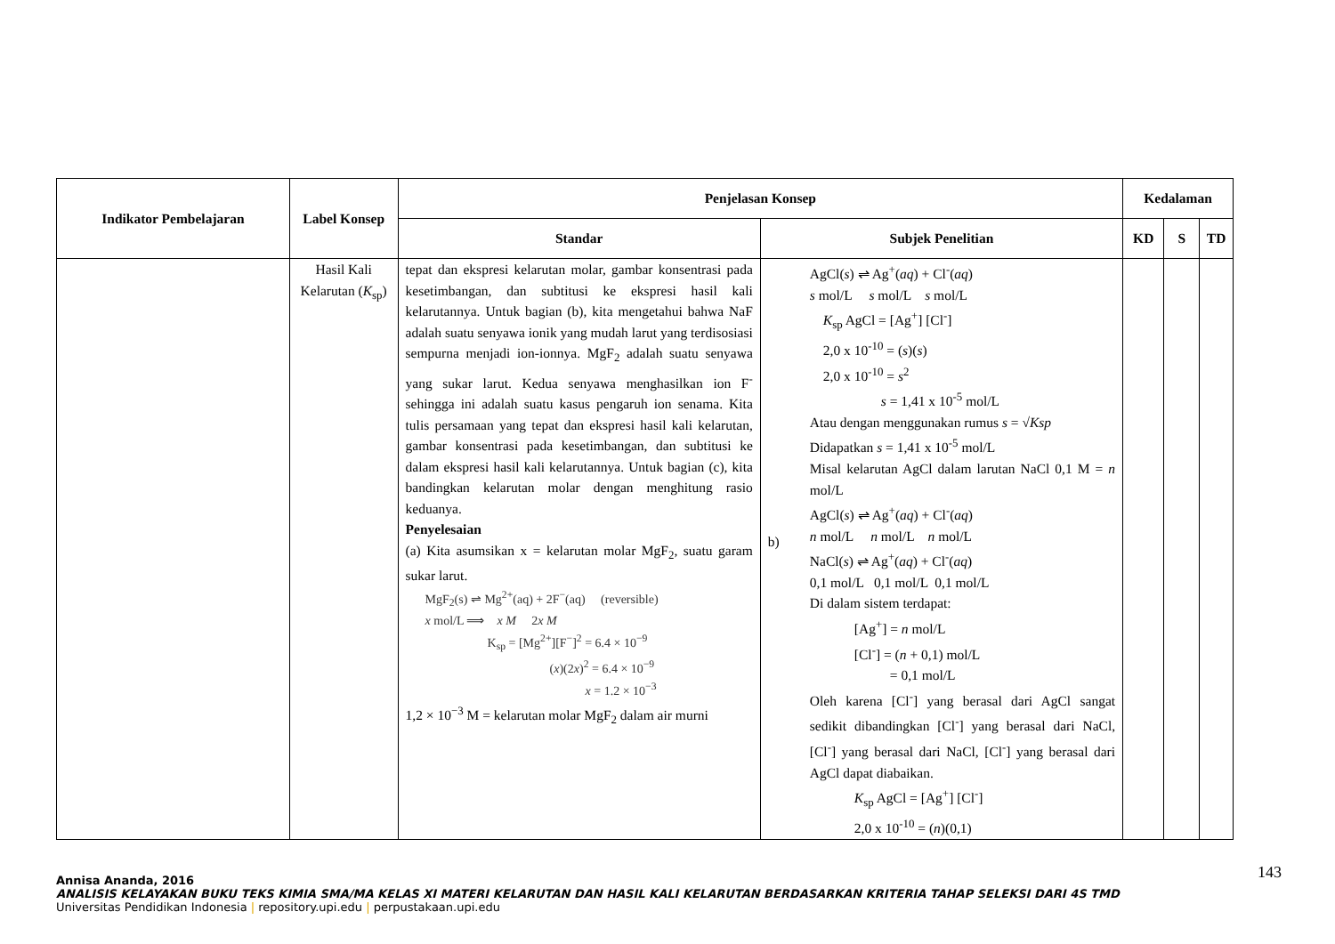| Indikator Pembelajaran | Label Konsep | Penjelasan Konsep | | Kedalaman | | |
| --- | --- | --- | --- | --- | --- | --- |
| | | Standar | Subjek Penelitian | KD | S | TD |
| | Hasil Kali Kelarutan ( K<sub>sp</sub>) | tepat dan ekspresi kelarutan molar, gambar konsentrasi pada kesetimbangan, dan subtitusi ke ekspresi hasil kali kelarutannya. Untuk bagian (b), kita mengetahui bahwa NaF adalah suatu senyawa ionik yang mudah larut yang terdisosiasi sempurna menjadi ion-ionnya. MgF<sub>2</sub> adalah suatu senyawa yang sukar larut. Kedua senyawa menghasilkan ion F<sup>-</sup> sehingga ini adalah suatu kasus pengaruh ion senama. Kita tulis persamaan yang tepat dan ekspresi hasil kali kelarutan, gambar konsentrasi pada kesetimbangan, dan subtitusi ke dalam ekspresi hasil kali kelarutannya. Untuk bagian (c), kita bandingkan kelarutan molar dengan menghitung rasio keduanya. Penyelesaian (a) Kita asumsikan x = kelarutan molar MgF<sub>2</sub>, suatu garam sukar larut. MgF<sub>2</sub>(s) ⇌ Mg<sup>2+</sup>(aq) + 2F<sup>−</sup>(aq) (reversible) x mol/L ⟹ x M 2 x M K<sub>sp</sub> = [Mg<sup>2+</sup>][F<sup>−</sup>]<sup>2</sup> = 6.4 × 10<sup>−9</sup> ( x )(2 x )<sup>2</sup> = 6.4 × 10<sup>−9</sup> x = 1.2 × 10<sup>−3</sup> 1,2 × 10<sup>−3</sup> M = kelarutan molar MgF<sub>2</sub> dalam air murni | b) AgCl( s ) ⇌ Ag<sup>+</sup>( aq ) + Cl<sup>-</sup>( aq ) s mol/L s mol/L s mol/L K<sub>sp</sub> AgCl = [Ag<sup>+</sup>] [Cl<sup>-</sup>] 2,0 x 10<sup>-10</sup> = ( s )( s ) 2,0 x 10<sup>-10</sup> = s<sup>2</sup> s = 1,41 x 10<sup>-5</sup> mol/L Atau dengan menggunakan rumus s = √ Ksp Didapatkan s = 1,41 x 10<sup>-5</sup> mol/L Misal kelarutan AgCl dalam larutan NaCl 0,1 M = n mol/L AgCl( s ) ⇌ Ag<sup>+</sup>( aq ) + Cl<sup>-</sup>( aq ) n mol/L n mol/L n mol/L NaCl( s ) ⇌ Ag<sup>+</sup>( aq ) + Cl<sup>-</sup>( aq ) 0,1 mol/L 0,1 mol/L 0,1 mol/L Di dalam sistem terdapat: [Ag<sup>+</sup>] = n mol/L [Cl<sup>-</sup>] = ( n + 0,1) mol/L = 0,1 mol/L Oleh karena [Cl<sup>-</sup>] yang berasal dari AgCl sangat sedikit dibandingkan [Cl<sup>-</sup>] yang berasal dari NaCl, [Cl<sup>-</sup>] yang berasal dari NaCl, [Cl<sup>-</sup>] yang berasal dari AgCl dapat diabaikan. K<sub>sp</sub> AgCl = [Ag<sup>+</sup>] [Cl<sup>-</sup>] 2,0 x 10<sup>-10</sup> = ( n )(0,1) | | | |
143
Annisa Ananda, 2016
ANALISIS KELAYAKAN BUKU TEKS KIMIA SMA/MA KELAS XI MATERI KELARUTAN DAN HASIL KALI KELARUTAN BERDASARKAN KRITERIA TAHAP SELEKSI DARI 4S TMD
Universitas Pendidikan Indonesia | repository.upi.edu | perpustakaan.upi.edu